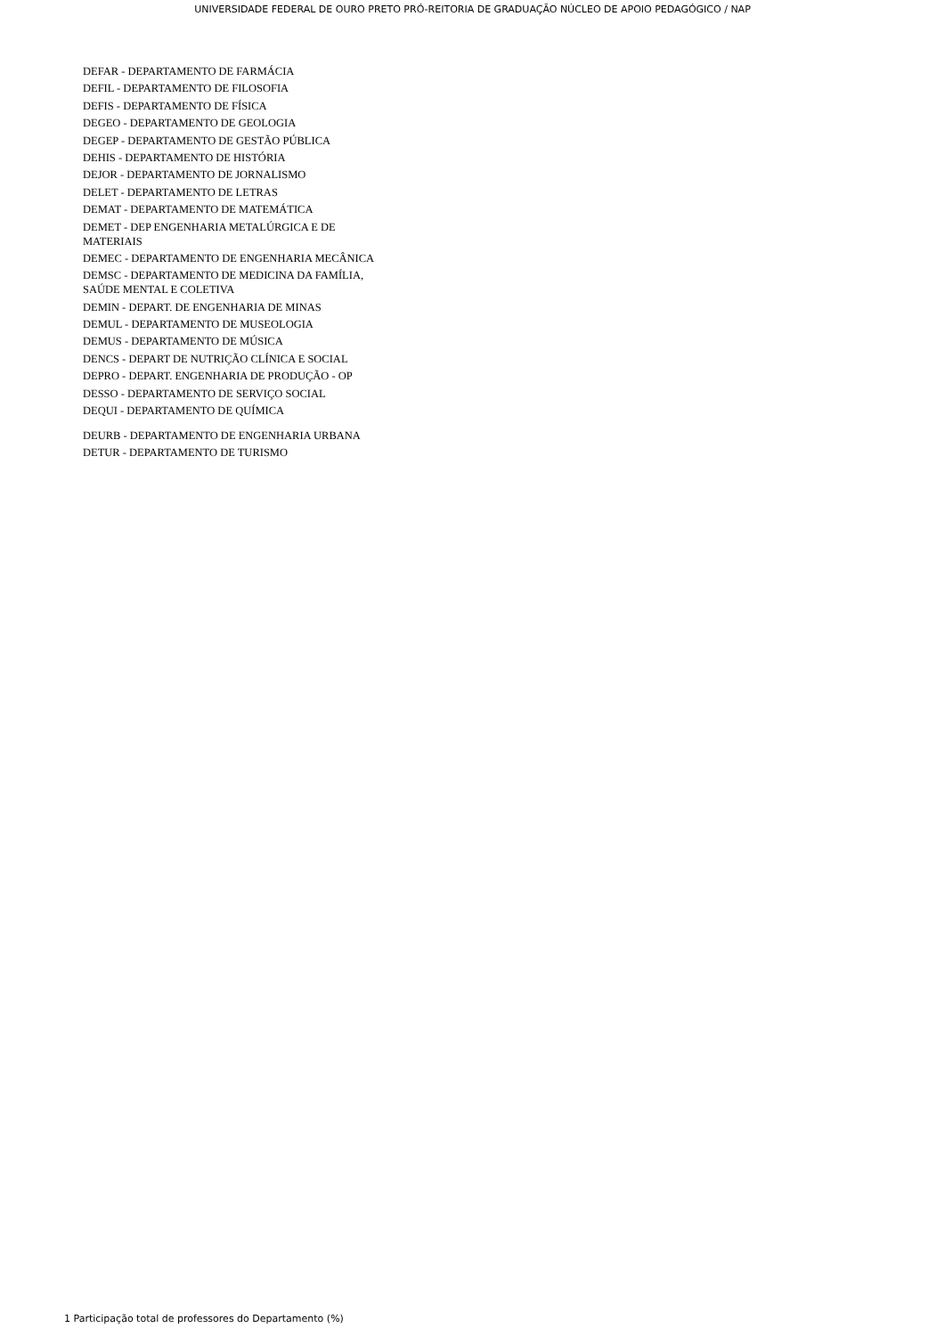UNIVERSIDADE FEDERAL DE OURO PRETO PRÓ-REITORIA DE GRADUAÇÃO NÚCLEO DE APOIO PEDAGÓGICO / NAP
DEFAR - DEPARTAMENTO DE FARMÁCIA
DEFIL - DEPARTAMENTO DE FILOSOFIA
DEFIS - DEPARTAMENTO DE FÍSICA
DEGEO - DEPARTAMENTO DE GEOLOGIA
DEGEP - DEPARTAMENTO DE GESTÃO PÚBLICA
DEHIS - DEPARTAMENTO DE HISTÓRIA
DEJOR - DEPARTAMENTO DE JORNALISMO
DELET - DEPARTAMENTO DE LETRAS
DEMAT - DEPARTAMENTO DE MATEMÁTICA
DEMET - DEP ENGENHARIA METALÚRGICA E DE MATERIAIS
DEMEC - DEPARTAMENTO DE ENGENHARIA MECÂNICA
DEMSC - DEPARTAMENTO DE MEDICINA DA FAMÍLIA, SAÚDE MENTAL E COLETIVA
DEMIN - DEPART. DE ENGENHARIA DE MINAS
DEMUL - DEPARTAMENTO DE MUSEOLOGIA
DEMUS - DEPARTAMENTO DE MÚSICA
DENCS - DEPART DE NUTRIÇÃO CLÍNICA E SOCIAL
DEPRO - DEPART. ENGENHARIA DE PRODUÇÃO - OP
DESSO - DEPARTAMENTO DE SERVIÇO SOCIAL
DEQUI - DEPARTAMENTO DE QUÍMICA
DEURB - DEPARTAMENTO DE ENGENHARIA URBANA
DETUR - DEPARTAMENTO DE TURISMO
1 Participação total de professores do Departamento (%)